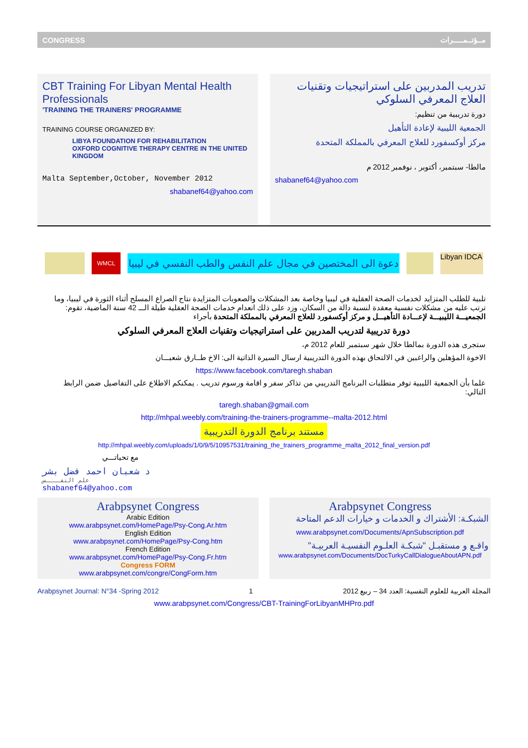CONGRESS مــؤتــمـــــرات
CBT Training For Libyan Mental Health Professionals
'TRAINING THE TRAINERS' PROGRAMME
TRAINING COURSE ORGANIZED BY:
LIBYA FOUNDATION FOR REHABILITATION
OXFORD COGNITIVE THERAPY CENTRE IN THE UNITED KINGDOM
Malta September,October, November 2012
shabanef64@yahoo.com
تدريب المدربين على استراتيجيات وتقنيات العلاج المعرفي السلوكي
دورة تدريبية من تنظيم:
الجمعية الليبية لإعادة التأهيل
مركز أوكسفورد للعلاج المعرفي بالمملكة المتحدة
مالطا- سبتمبر، أكتوبر ، نوفمبر 2012 م
shabanef64@yahoo.com
WMCL
دعوة الى المختصين في مجال علم النفس والطب النفسي في ليبيا
Libyan IDCA
تلبية للطلب المتزايد لخدمات الصحة العقلية في ليبيا وخاصة بعد المشكلات والصعوبات المتزايدة نتاج الصراع المسلح أثناء الثورة في ليبيا، وما ترتب عليه من مشكلات نفسية معقدة لنسبة دالة من السكان، وزد على ذلك انعدام خدمات الصحة العقلية طيلة الـــ 42 سنة الماضية، تقوم: الجمعيـــة الليبيـــة لإعـــادة التأهيـــل و مركز أوكسفورد للعلاج المعرفي بالمملكة المتحدة بأجراء
دورة تدريبية لتدريب المدربين على استراتيجيات وتقنيات العلاج المعرفي السلوكي
ستجرى هذه الدورة بمالطا خلال شهر سبتمبر للعام 2012 م،
الاخوة المؤهلين والراغبين في الالتحاق بهذه الدورة التدريبية ارسال السيرة الذاتية الى: الاخ طــارق شعبـــان
https://www.facebook.com/taregh.shaban
علما بأن الجمعية الليبية توفر متطلبات البرنامج التدريبي من تذاكر سفر و اقامة ورسوم تدريب . يمكنكم الاطلاع على التفاصيل ضمن الرابط التالي:
taregh.shaban@gmail.com
http://mhpal.weebly.com/training-the-trainers-programme--malta-2012.html
مستند برنامج الدورة التدريبية
http://mhpal.weebly.com/uploads/1/0/9/5/10957531/training_the_trainers_programme_malta_2012_final_version.pdf
مع تحياتـــي
د شعبان احمد فضل بشر
علم النفــــس
shabanef64@yahoo.com
Arabpsynet Congress
Arabic Edition
www.arabpsynet.com/HomePage/Psy-Cong.Ar.htm
English Edition
www.arabpsynet.com/HomePage/Psy-Cong.htm
French Edition
www.arabpsynet.com/HomePage/Psy-Cong.Fr.htm
Congress FORM
www.arabpsynet.com/congre/CongForm.htm
Arabpsynet Congress
الشبكـة: الأشتراك و الخدمات و خيارات الدعم المتاحة
www.arabpsynet.com/Documents/ApnSubscription.pdf
واقـع و مستقبـل "شبكـة العلـوم النفسيـة العربيـة"
www.arabpsynet.com/Documents/DocTurkyCallDialogueAboutAPN.pdf
Arabpsynet Journal: N°34 -Spring 2012 1 المجلة العربية للعلوم النفسية: العدد 34 – ربيع 2012
www.arabpsynet.com/Congress/CBT-TrainingForLibyanMHPro.pdf